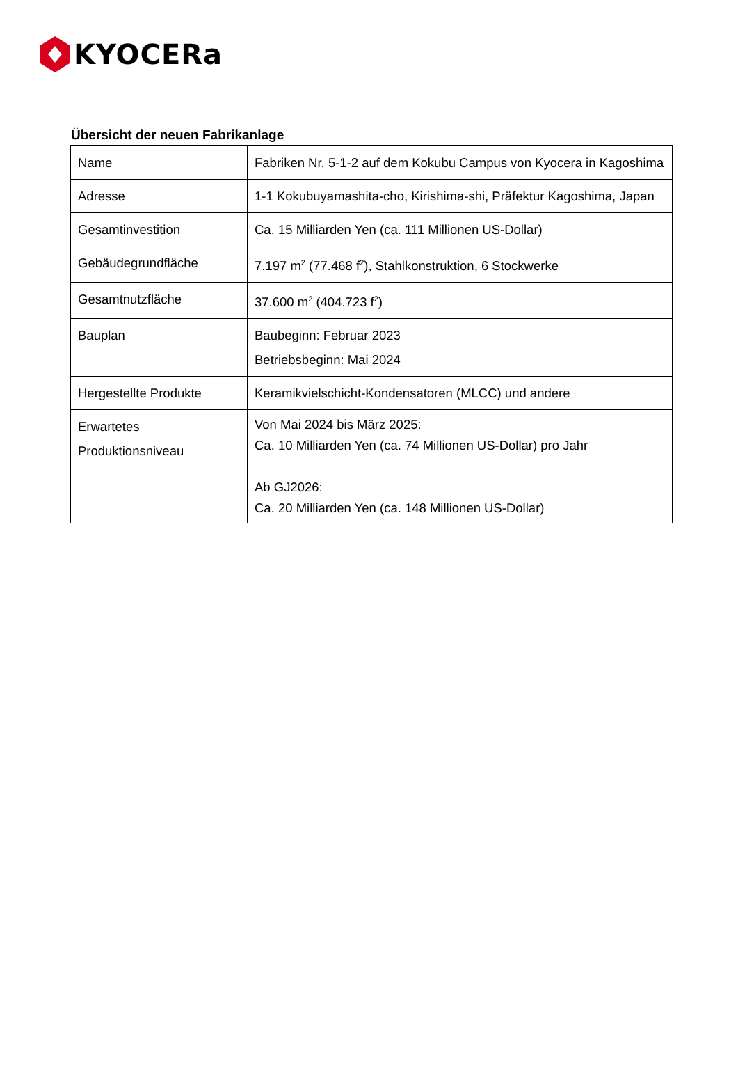KYOCERa
Übersicht der neuen Fabrikanlage
| Name | Fabriken Nr. 5-1-2 auf dem Kokubu Campus von Kyocera in Kagoshima |
| Adresse | 1-1 Kokubuyamashita-cho, Kirishima-shi, Präfektur Kagoshima, Japan |
| Gesamtinvestition | Ca. 15 Milliarden Yen (ca. 111 Millionen US-Dollar) |
| Gebäudegrundfläche | 7.197 m<sup>2</sup> (77.468 f<sup>2</sup>), Stahlkonstruktion, 6 Stockwerke |
| Gesamtnutzfläche | 37.600 m<sup>2</sup> (404.723 f<sup>2</sup>) |
| Bauplan | Baubeginn: Februar 2023 Betriebsbeginn: Mai 2024 |
| Hergestellte Produkte | Keramikvielschicht-Kondensatoren (MLCC) und andere |
| Erwartetes Produktionsniveau | Von Mai 2024 bis März 2025: Ca. 10 Milliarden Yen (ca. 74 Millionen US-Dollar) pro Jahr Ab GJ2026: Ca. 20 Milliarden Yen (ca. 148 Millionen US-Dollar) |